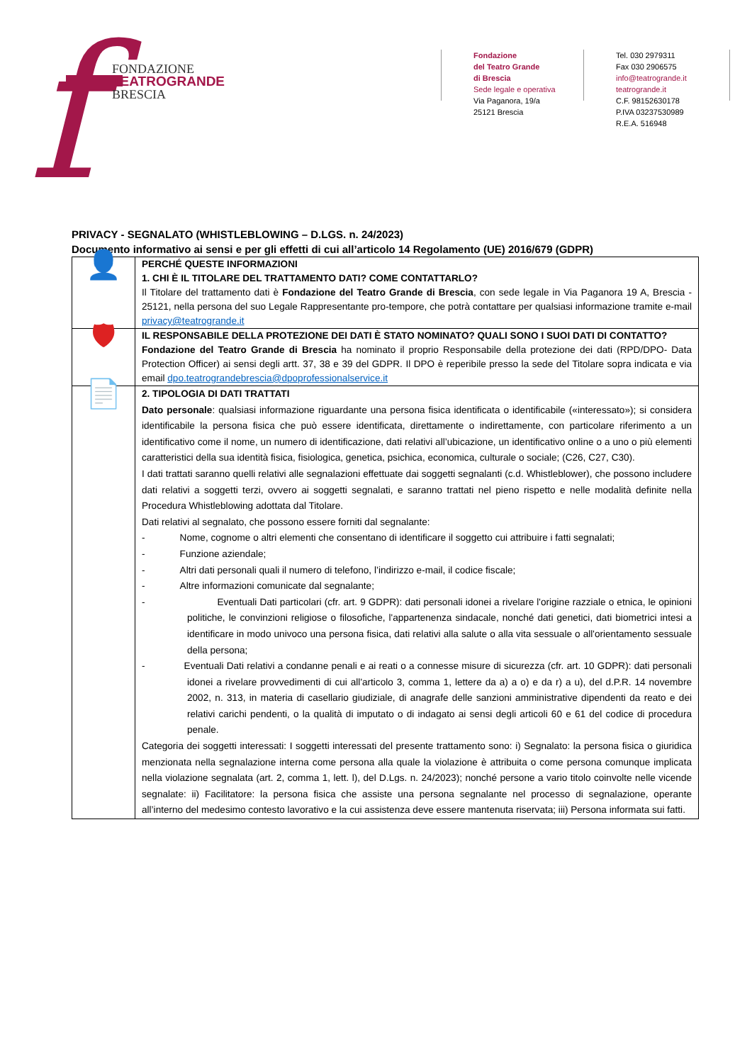f
FONDAZIONE
TEATROGRANDE
BRESCIA
Fondazione
del Teatro Grande
di Brescia
Sede legale e operativa
Via Paganora, 19/a
25121 Brescia
Tel. 030 2979311
Fax 030 2906575
info@teatrogrande.it
teatrogrande.it
C.F. 98152630178
P.IVA 03237530989
R.E.A. 516948
PRIVACY - SEGNALATO (WHISTLEBLOWING – D.LGS. n. 24/2023)
Documento informativo ai sensi e per gli effetti di cui all’articolo 14 Regolamento (UE) 2016/679 (GDPR)
| 👤 | PERCHÉ QUESTE INFORMAZIONI 1. CHI È IL TITOLARE DEL TRATTAMENTO DATI? COME CONTATTARLO? Il Titolare del trattamento dati è Fondazione del Teatro Grande di Brescia , con sede legale in Via Paganora 19 A, Brescia - 25121, nella persona del suo Legale Rappresentante pro-tempore, che potrà contattare per qualsiasi informazione tramite e-mail privacy@teatrogrande.it |
| 🛡 | IL RESPONSABILE DELLA PROTEZIONE DEI DATI È STATO NOMINATO? QUALI SONO I SUOI DATI DI CONTATTO? Fondazione del Teatro Grande di Brescia ha nominato il proprio Responsabile della protezione dei dati (RPD/DPO- Data Protection Officer) ai sensi degli artt. 37, 38 e 39 del GDPR. Il DPO è reperibile presso la sede del Titolare sopra indicata e via email dpo.teatrograndebrescia@dpoprofessionalservice.it |
| 📄 | 2. TIPOLOGIA DI DATI TRATTATI Dato personale : qualsiasi informazione riguardante una persona fisica identificata o identificabile («interessato»); si considera identificabile la persona fisica che può essere identificata, direttamente o indirettamente, con particolare riferimento a un identificativo come il nome, un numero di identificazione, dati relativi all’ubicazione, un identificativo online o a uno o più elementi caratteristici della sua identità fisica, fisiologica, genetica, psichica, economica, culturale o sociale; (C26, C27, C30). I dati trattati saranno quelli relativi alle segnalazioni effettuate dai soggetti segnalanti (c.d. Whistleblower), che possono includere dati relativi a soggetti terzi, ovvero ai soggetti segnalati, e saranno trattati nel pieno rispetto e nelle modalità definite nella Procedura Whistleblowing adottata dal Titolare. Dati relativi al segnalato, che possono essere forniti dal segnalante: - Nome, cognome o altri elementi che consentano di identificare il soggetto cui attribuire i fatti segnalati; - Funzione aziendale; - Altri dati personali quali il numero di telefono, l’indirizzo e-mail, il codice fiscale; - Altre informazioni comunicate dal segnalante; - Eventuali Dati particolari (cfr. art. 9 GDPR): dati personali idonei a rivelare l'origine razziale o etnica, le opinioni politiche, le convinzioni religiose o filosofiche, l'appartenenza sindacale, nonché dati genetici, dati biometrici intesi a identificare in modo univoco una persona fisica, dati relativi alla salute o alla vita sessuale o all'orientamento sessuale della persona; - Eventuali Dati relativi a condanne penali e ai reati o a connesse misure di sicurezza (cfr. art. 10 GDPR): dati personali idonei a rivelare provvedimenti di cui all'articolo 3, comma 1, lettere da a) a o) e da r) a u), del d.P.R. 14 novembre 2002, n. 313, in materia di casellario giudiziale, di anagrafe delle sanzioni amministrative dipendenti da reato e dei relativi carichi pendenti, o la qualità di imputato o di indagato ai sensi degli articoli 60 e 61 del codice di procedura penale. Categoria dei soggetti interessati: I soggetti interessati del presente trattamento sono: i) Segnalato: la persona fisica o giuridica menzionata nella segnalazione interna come persona alla quale la violazione è attribuita o come persona comunque implicata nella violazione segnalata (art. 2, comma 1, lett. l), del D.Lgs. n. 24/2023); nonché persone a vario titolo coinvolte nelle vicende segnalate: ii) Facilitatore: la persona fisica che assiste una persona segnalante nel processo di segnalazione, operante all’interno del medesimo contesto lavorativo e la cui assistenza deve essere mantenuta riservata; iii) Persona informata sui fatti. |